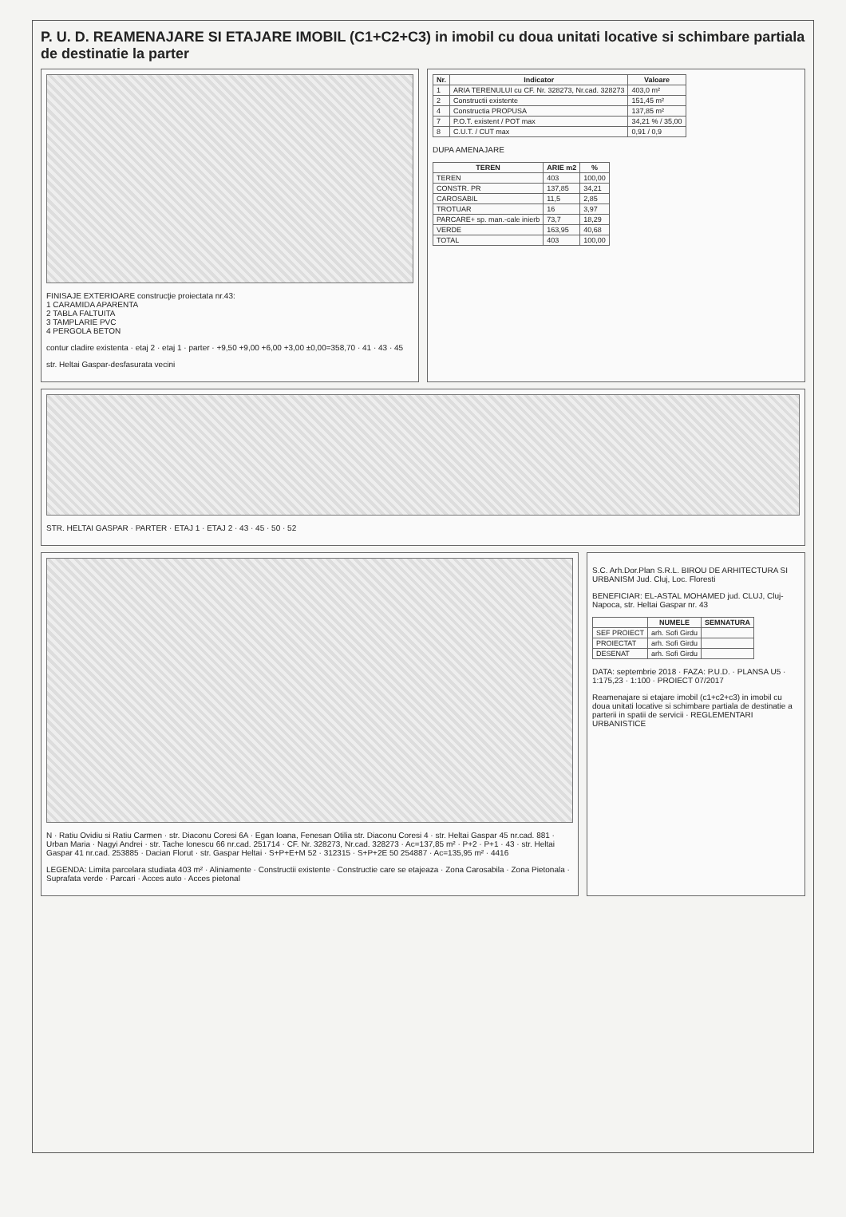P. U. D. REAMENAJARE SI ETAJARE IMOBIL (C1+C2+C3) in imobil cu doua unitati locative si schimbare partiala de destinatie la parter
FINISAJE EXTERIOARE construcţie proiectata nr.43:
1 CARAMIDA APARENTA
2 TABLA FALTUITA
3 TAMPLARIE PVC
4 PERGOLA BETON
contur cladire existenta · etaj 2 · etaj 1 · parter · +9,50 +9,00 +6,00 +3,00 ±0,00=358,70 · 41 · 43 · 45
str. Heltai Gaspar-desfasurata vecini
| Nr. | Indicator | Valoare |
| --- | --- | --- |
| 1 | ARIA TERENULUI cu CF. Nr. 328273, Nr.cad. 328273 | 403,0 m² |
| 2 | Constructii existente | 151,45 m² |
| 4 | Constructia PROPUSA | 137,85 m² |
| 7 | P.O.T. existent / POT max | 34,21 % / 35,00 |
| 8 | C.U.T. / CUT max | 0,91 / 0,9 |
DUPA AMENAJARE
| TEREN | ARIE m2 | % |
| --- | --- | --- |
| TEREN | 403 | 100,00 |
| CONSTR. PR | 137,85 | 34,21 |
| CAROSABIL | 11,5 | 2,85 |
| TROTUAR | 16 | 3,97 |
| PARCARE+ sp. man.-cale inierb | 73,7 | 18,29 |
| VERDE | 163,95 | 40,68 |
| TOTAL | 403 | 100,00 |
STR. HELTAI GASPAR · PARTER · ETAJ 1 · ETAJ 2 · 43 · 45 · 50 · 52
N · Ratiu Ovidiu si Ratiu Carmen · str. Diaconu Coresi 6A · Egan Ioana, Fenesan Otilia str. Diaconu Coresi 4 · str. Heltai Gaspar 45 nr.cad. 881 · Urban Maria · Nagyi Andrei · str. Tache Ionescu 66 nr.cad. 251714 · CF. Nr. 328273, Nr.cad. 328273 · Ac=137,85 m² · P+2 · P+1 · 43 · str. Heltai Gaspar 41 nr.cad. 253885 · Dacian Florut · str. Gaspar Heltai · S+P+E+M 52 · 312315 · S+P+2E 50 254887 · Ac=135,95 m² · 4416
LEGENDA: Limita parcelara studiata 403 m² · Aliniamente · Constructii existente · Constructie care se etajeaza · Zona Carosabila · Zona Pietonala · Suprafata verde · Parcari · Acces auto · Acces pietonal
S.C. Arh.Dor.Plan S.R.L. BIROU DE ARHITECTURA SI URBANISM Jud. Cluj, Loc. Floresti
BENEFICIAR: EL-ASTAL MOHAMED jud. CLUJ, Cluj-Napoca, str. Heltai Gaspar nr. 43
| | NUMELE | SEMNATURA |
| --- | --- | --- |
| SEF PROIECT | arh. Sofi Girdu | |
| PROIECTAT | arh. Sofi Girdu | |
| DESENAT | arh. Sofi Girdu | |
DATA: septembrie 2018 · FAZA: P.U.D. · PLANSA U5 · 1:175,23 · 1:100 · PROIECT 07/2017
Reamenajare si etajare imobil (c1+c2+c3) in imobil cu doua unitati locative si schimbare partiala de destinatie a parterii in spatii de servicii · REGLEMENTARI URBANISTICE